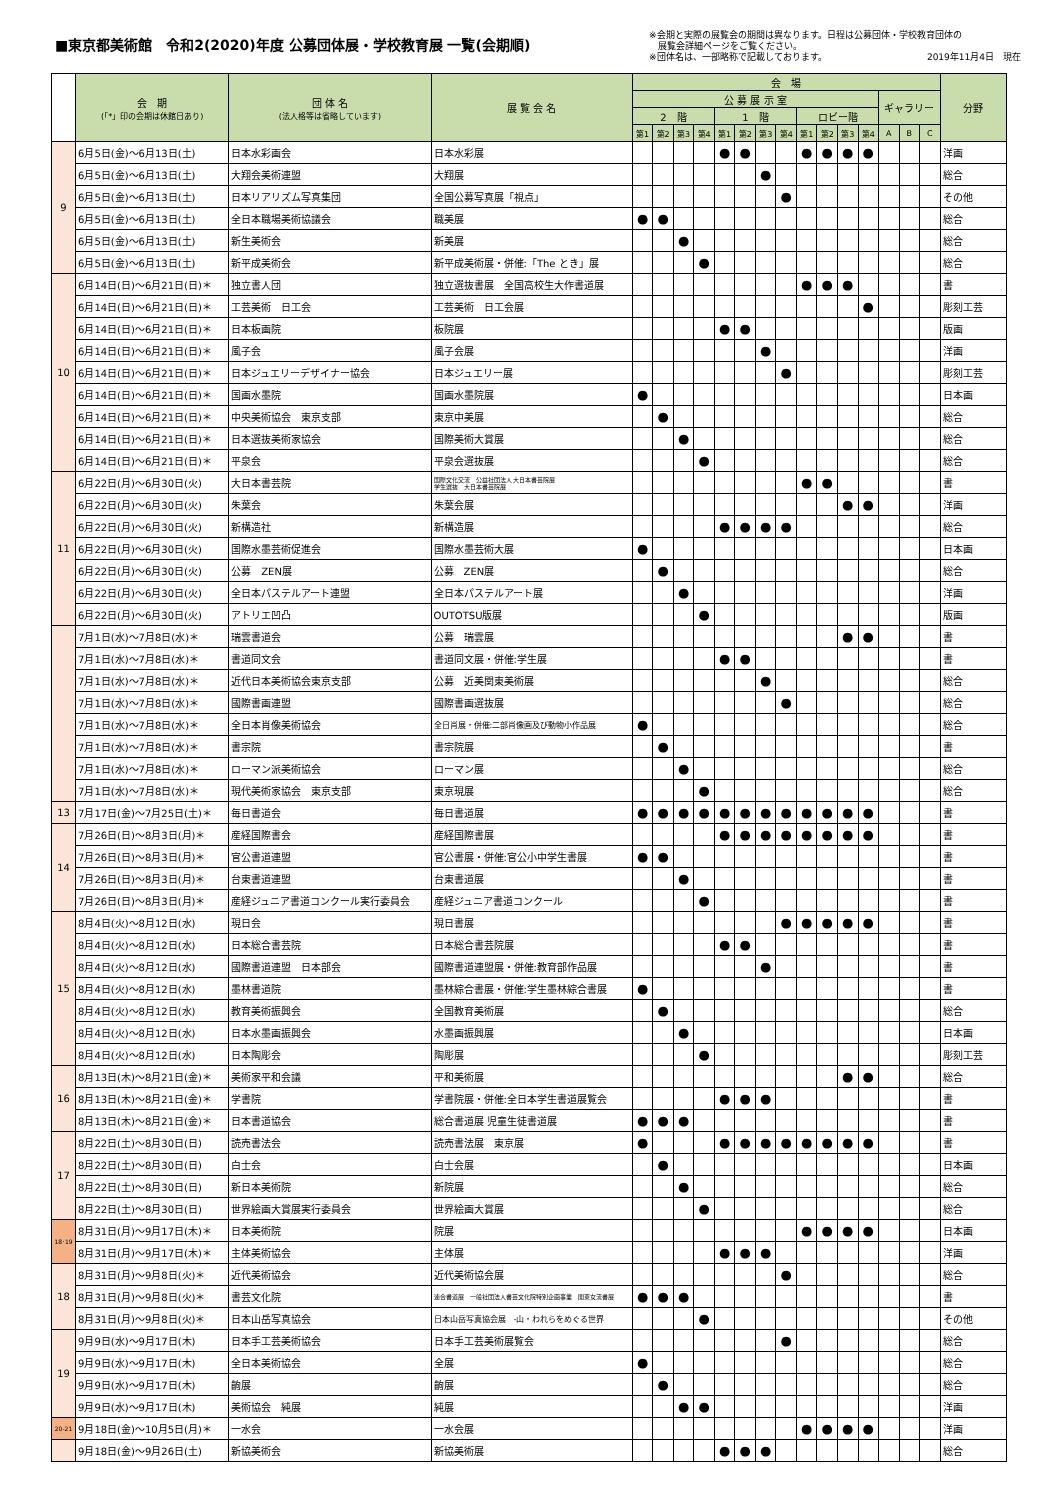■東京都美術館　令和2(2020)年度 公募団体展・学校教育展 一覧(会期順)
※会期と実際の展覧会の期間は異なります。日程は公募団体・学校教育団体の
　展覧会詳細ページをご覧ください。
※団体名は、一部略称で記載しております。 2019年11月4日　現在
| | 会 期 (「*」印の会期は休館日あり) | 団 体 名 (法人格等は省略しています) | 展 覧 会 名 | 会 場 | | | | | | | | | | | | | | | 分野 |
| --- | --- | --- | --- | --- | --- | --- | --- | --- | --- | --- | --- | --- | --- | --- | --- | --- | --- | --- | --- |
| | | | | 公 募 展 示 室 | | | | | | | | | | | | ギャラリー | | | |
| | | | | 2 階 | | | | 1 階 | | | | ロビー階 | | | | | | | |
| | | | | 第1 | 第2 | 第3 | 第4 | 第1 | 第2 | 第3 | 第4 | 第1 | 第2 | 第3 | 第4 | A | B | C | |
| 9 | 6月5日(金)～6月13日(土) | 日本水彩画会 | 日本水彩展 | | | | | ● | ● | | | ● | ● | ● | ● | | | | 洋画 |
| | 6月5日(金)～6月13日(土) | 大翔会美術連盟 | 大翔展 | | | | | | | ● | | | | | | | | | 総合 |
| | 6月5日(金)～6月13日(土) | 日本リアリズム写真集団 | 全国公募写真展「視点」 | | | | | | | | ● | | | | | | | | その他 |
| | 6月5日(金)～6月13日(土) | 全日本職場美術協議会 | 職美展 | ● | ● | | | | | | | | | | | | | | 総合 |
| | 6月5日(金)～6月13日(土) | 新生美術会 | 新美展 | | | ● | | | | | | | | | | | | | 総合 |
| | 6月5日(金)～6月13日(土) | 新平成美術会 | 新平成美術展・併催:「The とき」展 | | | | ● | | | | | | | | | | | | 総合 |
| 10 | 6月14日(日)～6月21日(日)＊ | 独立書人団 | 独立選抜書展 全国高校生大作書道展 | | | | | | | | | ● | ● | ● | | | | | 書 |
| | 6月14日(日)～6月21日(日)＊ | 工芸美術 日工会 | 工芸美術 日工会展 | | | | | | | | | | | | ● | | | | 彫刻工芸 |
| | 6月14日(日)～6月21日(日)＊ | 日本板画院 | 板院展 | | | | | ● | ● | | | | | | | | | | 版画 |
| | 6月14日(日)～6月21日(日)＊ | 風子会 | 風子会展 | | | | | | | ● | | | | | | | | | 洋画 |
| | 6月14日(日)～6月21日(日)＊ | 日本ジュエリーデザイナー協会 | 日本ジュエリー展 | | | | | | | | ● | | | | | | | | 彫刻工芸 |
| | 6月14日(日)～6月21日(日)＊ | 国画水墨院 | 国画水墨院展 | ● | | | | | | | | | | | | | | | 日本画 |
| | 6月14日(日)～6月21日(日)＊ | 中央美術協会 東京支部 | 東京中美展 | | ● | | | | | | | | | | | | | | 総合 |
| | 6月14日(日)～6月21日(日)＊ | 日本選抜美術家協会 | 国際美術大賞展 | | | ● | | | | | | | | | | | | | 総合 |
| | 6月14日(日)～6月21日(日)＊ | 平泉会 | 平泉会選抜展 | | | | ● | | | | | | | | | | | | 総合 |
| 11 | 6月22日(月)～6月30日(火) | 大日本書芸院 | 国際文化交流 公益社団法人 大日本書芸院展 学生選抜 大日本書芸院展 | | | | | | | | | ● | ● | | | | | | 書 |
| | 6月22日(月)～6月30日(火) | 朱葉会 | 朱葉会展 | | | | | | | | | | | ● | ● | | | | 洋画 |
| | 6月22日(月)～6月30日(火) | 新構造社 | 新構造展 | | | | | ● | ● | ● | ● | | | | | | | | 総合 |
| | 6月22日(月)～6月30日(火) | 国際水墨芸術促進会 | 国際水墨芸術大展 | ● | | | | | | | | | | | | | | | 日本画 |
| | 6月22日(月)～6月30日(火) | 公募 ZEN展 | 公募 ZEN展 | | ● | | | | | | | | | | | | | | 総合 |
| | 6月22日(月)～6月30日(火) | 全日本パステルアート連盟 | 全日本パステルアート展 | | | ● | | | | | | | | | | | | | 洋画 |
| | 6月22日(月)～6月30日(火) | アトリエ凹凸 | OUTOTSU版展 | | | | ● | | | | | | | | | | | | 版画 |
| | 7月1日(水)～7月8日(水)＊ | 瑞雲書道会 | 公募 瑞雲展 | | | | | | | | | | | ● | ● | | | | 書 |
| | 7月1日(水)～7月8日(水)＊ | 書道同文会 | 書道同文展・併催:学生展 | | | | | ● | ● | | | | | | | | | | 書 |
| | 7月1日(水)～7月8日(水)＊ | 近代日本美術協会東京支部 | 公募 近美関東美術展 | | | | | | | ● | | | | | | | | | 総合 |
| | 7月1日(水)～7月8日(水)＊ | 國際書画連盟 | 國際書画選抜展 | | | | | | | | ● | | | | | | | | 総合 |
| | 7月1日(水)～7月8日(水)＊ | 全日本肖像美術協会 | 全日肖展・併催:二部肖像画及び動物小作品展 | ● | | | | | | | | | | | | | | | 総合 |
| | 7月1日(水)～7月8日(水)＊ | 書宗院 | 書宗院展 | | ● | | | | | | | | | | | | | | 書 |
| | 7月1日(水)～7月8日(水)＊ | ローマン派美術協会 | ローマン展 | | | ● | | | | | | | | | | | | | 総合 |
| | 7月1日(水)～7月8日(水)＊ | 現代美術家協会 東京支部 | 東京現展 | | | | ● | | | | | | | | | | | | 総合 |
| 13 | 7月17日(金)～7月25日(土)＊ | 毎日書道会 | 毎日書道展 | ● | ● | ● | ● | ● | ● | ● | ● | ● | ● | ● | ● | | | | 書 |
| 14 | 7月26日(日)～8月3日(月)＊ | 産経国際書会 | 産経国際書展 | | | | | ● | ● | ● | ● | ● | ● | ● | ● | | | | 書 |
| | 7月26日(日)～8月3日(月)＊ | 官公書道連盟 | 官公書展・併催:官公小中学生書展 | ● | ● | | | | | | | | | | | | | | 書 |
| | 7月26日(日)～8月3日(月)＊ | 台東書道連盟 | 台東書道展 | | | ● | | | | | | | | | | | | | 書 |
| | 7月26日(日)～8月3日(月)＊ | 産経ジュニア書道コンクール実行委員会 | 産経ジュニア書道コンクール | | | | ● | | | | | | | | | | | | 書 |
| 15 | 8月4日(火)～8月12日(水) | 現日会 | 現日書展 | | | | | | | | ● | ● | ● | ● | ● | | | | 書 |
| | 8月4日(火)～8月12日(水) | 日本総合書芸院 | 日本総合書芸院展 | | | | | ● | ● | | | | | | | | | | 書 |
| | 8月4日(火)～8月12日(水) | 國際書道連盟 日本部会 | 國際書道連盟展・併催:教育部作品展 | | | | | | | ● | | | | | | | | | 書 |
| | 8月4日(火)～8月12日(水) | 墨林書道院 | 墨林綜合書展・併催:学生墨林綜合書展 | ● | | | | | | | | | | | | | | | 書 |
| | 8月4日(火)～8月12日(水) | 教育美術振興会 | 全国教育美術展 | | ● | | | | | | | | | | | | | | 総合 |
| | 8月4日(火)～8月12日(水) | 日本水墨画振興会 | 水墨画振興展 | | | ● | | | | | | | | | | | | | 日本画 |
| | 8月4日(火)～8月12日(水) | 日本陶彫会 | 陶彫展 | | | | ● | | | | | | | | | | | | 彫刻工芸 |
| 16 | 8月13日(木)～8月21日(金)＊ | 美術家平和会議 | 平和美術展 | | | | | | | | | | | ● | ● | | | | 総合 |
| | 8月13日(木)～8月21日(金)＊ | 学書院 | 学書院展・併催:全日本学生書道展覧会 | | | | | ● | ● | ● | | | | | | | | | 書 |
| | 8月13日(木)～8月21日(金)＊ | 日本書道協会 | 総合書道展 児童生徒書道展 | ● | ● | ● | | | | | | | | | | | | | 書 |
| 17 | 8月22日(土)～8月30日(日) | 読売書法会 | 読売書法展 東京展 | ● | | | | ● | ● | ● | ● | ● | ● | ● | ● | | | | 書 |
| | 8月22日(土)～8月30日(日) | 白士会 | 白士会展 | | ● | | | | | | | | | | | | | | 日本画 |
| | 8月22日(土)～8月30日(日) | 新日本美術院 | 新院展 | | | ● | | | | | | | | | | | | | 総合 |
| | 8月22日(土)～8月30日(日) | 世界絵画大賞展実行委員会 | 世界絵画大賞展 | | | | ● | | | | | | | | | | | | 総合 |
| 18･19 | 8月31日(月)～9月17日(木)＊ | 日本美術院 | 院展 | | | | | | | | | ● | ● | ● | ● | | | | 日本画 |
| | 8月31日(月)～9月17日(木)＊ | 主体美術協会 | 主体展 | | | | | ● | ● | ● | | | | | | | | | 洋画 |
| 18 | 8月31日(月)～9月8日(火)＊ | 近代美術協会 | 近代美術協会展 | | | | | | | | ● | | | | | | | | 総合 |
| | 8月31日(月)～9月8日(火)＊ | 書芸文化院 | 連合書道展 一般社団法人書芸文化院特別企画事業 関東女流書展 | ● | ● | ● | | | | | | | | | | | | | 書 |
| | 8月31日(月)～9月8日(火)＊ | 日本山岳写真協会 | 日本山岳写真協会展 -山・われらをめぐる世界 | | | | ● | | | | | | | | | | | | その他 |
| 19 | 9月9日(水)～9月17日(木) | 日本手工芸美術協会 | 日本手工芸美術展覧会 | | | | | | | | ● | | | | | | | | 総合 |
| | 9月9日(水)～9月17日(木) | 全日本美術協会 | 全展 | ● | | | | | | | | | | | | | | | 総合 |
| | 9月9日(水)～9月17日(木) | 齣展 | 齣展 | | ● | | | | | | | | | | | | | | 総合 |
| | 9月9日(水)～9月17日(木) | 美術協会 純展 | 純展 | | | ● | ● | | | | | | | | | | | | 洋画 |
| 20-21 | 9月18日(金)～10月5日(月)＊ | 一水会 | 一水会展 | | | | | | | | | ● | ● | ● | ● | | | | 洋画 |
| | 9月18日(金)～9月26日(土) | 新協美術会 | 新協美術展 | | | | | ● | ● | ● | | | | | | | | | 総合 |